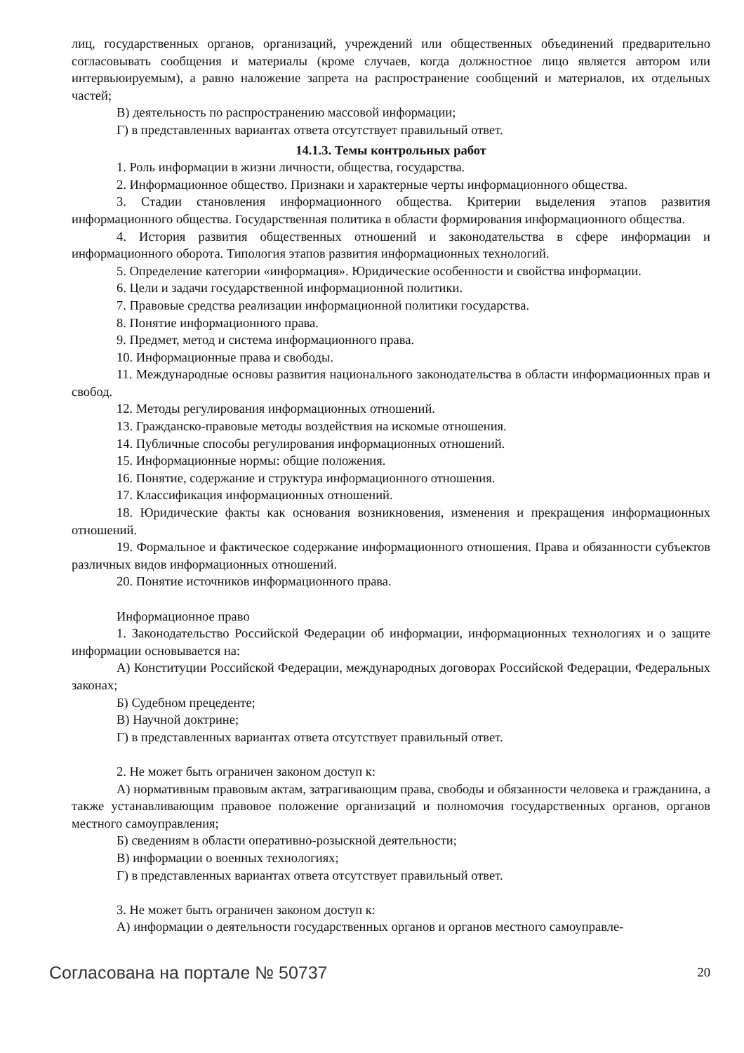лиц, государственных органов, организаций, учреждений или общественных объединений предварительно согласовывать сообщения и материалы (кроме случаев, когда должностное лицо является автором или интервьюируемым), а равно наложение запрета на распространение сообщений и материалов, их отдельных частей;
В) деятельность по распространению массовой информации;
Г) в представленных вариантах ответа отсутствует правильный ответ.
14.1.3. Темы контрольных работ
1. Роль информации в жизни личности, общества, государства.
2. Информационное общество. Признаки и характерные черты информационного общества.
3. Стадии становления информационного общества. Критерии выделения этапов развития информационного общества. Государственная политика в области формирования информационного общества.
4. История развития общественных отношений и законодательства в сфере информации и информационного оборота. Типология этапов развития информационных технологий.
5. Определение категории «информация». Юридические особенности и свойства информации.
6. Цели и задачи государственной информационной политики.
7. Правовые средства реализации информационной политики государства.
8. Понятие информационного права.
9. Предмет, метод и система информационного права.
10. Информационные права и свободы.
11. Международные основы развития национального законодательства в области информационных прав и свобод.
12. Методы регулирования информационных отношений.
13. Гражданско-правовые методы воздействия на искомые отношения.
14. Публичные способы регулирования информационных отношений.
15. Информационные нормы: общие положения.
16. Понятие, содержание и структура информационного отношения.
17. Классификация информационных отношений.
18. Юридические факты как основания возникновения, изменения и прекращения информационных отношений.
19. Формальное и фактическое содержание информационного отношения. Права и обязанности субъектов различных видов информационных отношений.
20. Понятие источников информационного права.
Информационное право
1. Законодательство Российской Федерации об информации, информационных технологиях и о защите информации основывается на:
А) Конституции Российской Федерации, международных договорах Российской Федерации, Федеральных законах;
Б) Судебном прецеденте;
В) Научной доктрине;
Г) в представленных вариантах ответа отсутствует правильный ответ.
2. Не может быть ограничен законом доступ к:
А) нормативным правовым актам, затрагивающим права, свободы и обязанности человека и гражданина, а также устанавливающим правовое положение организаций и полномочия государственных органов, органов местного самоуправления;
Б) сведениям в области оперативно-розыскной деятельности;
В) информации о военных технологиях;
Г) в представленных вариантах ответа отсутствует правильный ответ.
3. Не может быть ограничен законом доступ к:
А) информации о деятельности государственных органов и органов местного самоуправле-
Согласована на портале № 50737 20